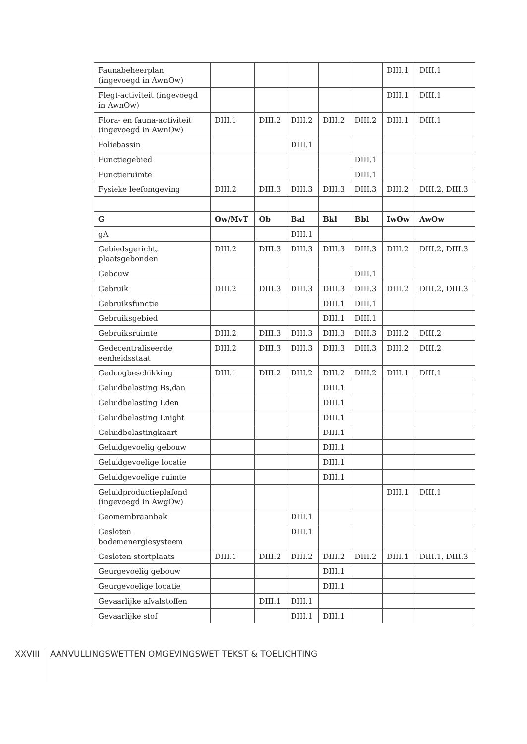| Faunabeheerplan (ingevoegd in AwnOw) | | | | | | DIII.1 | DIII.1 |
| Flegt-activiteit (ingevoegd in AwnOw) | | | | | | DIII.1 | DIII.1 |
| Flora- en fauna-activiteit (ingevoegd in AwnOw) | DIII.1 | DIII.2 | DIII.2 | DIII.2 | DIII.2 | DIII.1 | DIII.1 |
| Foliebassin | | | DIII.1 | | | | |
| Functiegebied | | | | | DIII.1 | | |
| Functieruimte | | | | | DIII.1 | | |
| Fysieke leefomgeving | DIII.2 | DIII.3 | DIII.3 | DIII.3 | DIII.3 | DIII.2 | DIII.2, DIII.3 |
| G | Ow/MvT | Ob | Bal | Bkl | Bbl | IwOw | AwOw |
| gA | | | DIII.1 | | | | |
| Gebiedsgericht, plaatsgebonden | DIII.2 | DIII.3 | DIII.3 | DIII.3 | DIII.3 | DIII.2 | DIII.2, DIII.3 |
| Gebouw | | | | | DIII.1 | | |
| Gebruik | DIII.2 | DIII.3 | DIII.3 | DIII.3 | DIII.3 | DIII.2 | DIII.2, DIII.3 |
| Gebruiksfunctie | | | | DIII.1 | DIII.1 | | |
| Gebruiksgebied | | | | DIII.1 | DIII.1 | | |
| Gebruiksruimte | DIII.2 | DIII.3 | DIII.3 | DIII.3 | DIII.3 | DIII.2 | DIII.2 |
| Gedecentraliseerde eenheidsstaat | DIII.2 | DIII.3 | DIII.3 | DIII.3 | DIII.3 | DIII.2 | DIII.2 |
| Gedoogbeschikking | DIII.1 | DIII.2 | DIII.2 | DIII.2 | DIII.2 | DIII.1 | DIII.1 |
| Geluidbelasting Bs,dan | | | | DIII.1 | | | |
| Geluidbelasting Lden | | | | DIII.1 | | | |
| Geluidbelasting Lnight | | | | DIII.1 | | | |
| Geluidbelastingkaart | | | | DIII.1 | | | |
| Geluidgevoelig gebouw | | | | DIII.1 | | | |
| Geluidgevoelige locatie | | | | DIII.1 | | | |
| Geluidgevoelige ruimte | | | | DIII.1 | | | |
| Geluidproductieplafond (ingevoegd in AwgOw) | | | | | | DIII.1 | DIII.1 |
| Geomembraanbak | | | DIII.1 | | | | |
| Gesloten bodemenergiesysteem | | | DIII.1 | | | | |
| Gesloten stortplaats | DIII.1 | DIII.2 | DIII.2 | DIII.2 | DIII.2 | DIII.1 | DIII.1, DIII.3 |
| Geurgevoelig gebouw | | | | DIII.1 | | | |
| Geurgevoelige locatie | | | | DIII.1 | | | |
| Gevaarlijke afvalstoffen | | DIII.1 | DIII.1 | | | | |
| Gevaarlijke stof | | | DIII.1 | DIII.1 | | | |
XXVIII AANVULLINGSWETTEN OMGEVINGSWET TEKST & TOELICHTING